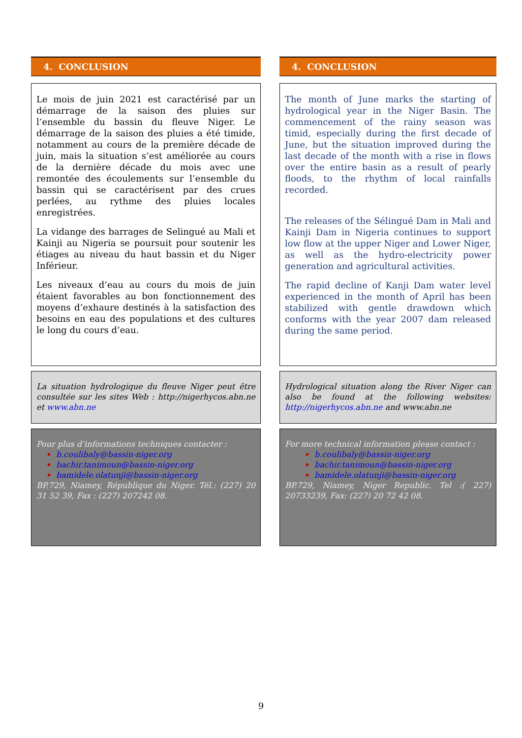4. CONCLUSION
Le mois de juin 2021 est caractérisé par un démarrage de la saison des pluies sur l’ensemble du bassin du fleuve Niger. Le démarrage de la saison des pluies a été timide, notamment au cours de la première décade de juin, mais la situation s’est améliorée au cours de la dernière décade du mois avec une remontée des écoulements sur l’ensemble du bassin qui se caractérisent par des crues perlées, au rythme des pluies locales enregistrées.
La vidange des barrages de Selingué au Mali et Kainji au Nigeria se poursuit pour soutenir les étiages au niveau du haut bassin et du Niger Inférieur.
Les niveaux d’eau au cours du mois de juin étaient favorables au bon fonctionnement des moyens d’exhaure destinés à la satisfaction des besoins en eau des populations et des cultures le long du cours d’eau.
La situation hydrologique du fleuve Niger peut être consultée sur les sites Web : http://nigerhycos.abn.ne et www.abn.ne
Pour plus d’informations techniques contacter :
b.coulibaly@bassin-niger.org
bachir.tanimoun@bassin-niger.org
bamidele.olatunji@bassin-niger.org
BP.729, Niamey, République du Niger. Tél.: (227) 20 31 52 39, Fax : (227) 207242 08.
4. CONCLUSION
The month of June marks the starting of hydrological year in the Niger Basin. The commencement of the rainy season was timid, especially during the first decade of June, but the situation improved during the last decade of the month with a rise in flows over the entire basin as a result of pearly floods, to the rhythm of local rainfalls recorded.
The releases of the Sélingué Dam in Mali and Kainji Dam in Nigeria continues to support low flow at the upper Niger and Lower Niger, as well as the hydro-electricity power generation and agricultural activities.
The rapid decline of Kanji Dam water level experienced in the month of April has been stabilized with gentle drawdown which conforms with the year 2007 dam released during the same period.
Hydrological situation along the River Niger can also be found at the following websites: http://nigerhycos.abn.ne and www.abn.ne
For more technical information please contact :
b.coulibaly@bassin-niger.org
bachir.tanimoun@bassin-niger.org
bamidele.olatunji@bassin-niger.org
BP.729, Niamey, Niger Republic. Tel :( 227) 20733239, Fax: (227) 20 72 42 08.
9